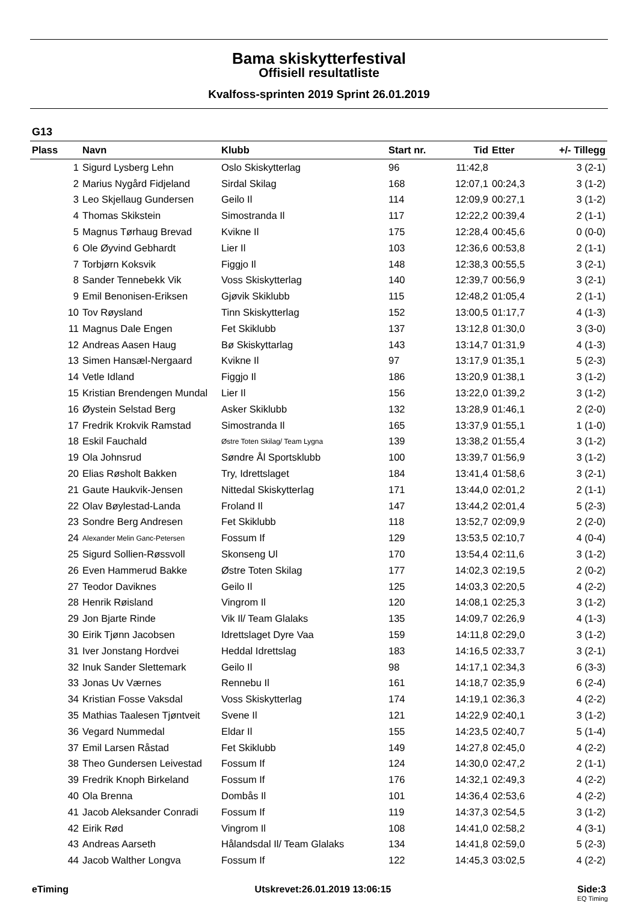Bama skiskytterfestival
Offisiell resultatliste
Kvalfoss-sprinten 2019 Sprint 26.01.2019
G13
| Plass | Navn | Klubb | Start nr. | Tid | Etter | +/- Tillegg |
| --- | --- | --- | --- | --- | --- | --- |
| 1 | Sigurd Lysberg Lehn | Oslo Skiskytterlag | 96 | 11:42,8 | | 3 (2-1) |
| 2 | Marius Nygård Fidjeland | Sirdal Skilag | 168 | 12:07,1 | 00:24,3 | 3 (1-2) |
| 3 | Leo Skjellaug Gundersen | Geilo Il | 114 | 12:09,9 | 00:27,1 | 3 (1-2) |
| 4 | Thomas Skikstein | Simostranda Il | 117 | 12:22,2 | 00:39,4 | 2 (1-1) |
| 5 | Magnus Tørhaug Brevad | Kvikne Il | 175 | 12:28,4 | 00:45,6 | 0 (0-0) |
| 6 | Ole Øyvind Gebhardt | Lier Il | 103 | 12:36,6 | 00:53,8 | 2 (1-1) |
| 7 | Torbjørn Koksvik | Figgjo Il | 148 | 12:38,3 | 00:55,5 | 3 (2-1) |
| 8 | Sander Tennebekk Vik | Voss Skiskytterlag | 140 | 12:39,7 | 00:56,9 | 3 (2-1) |
| 9 | Emil Benonisen-Eriksen | Gjøvik Skiklubb | 115 | 12:48,2 | 01:05,4 | 2 (1-1) |
| 10 | Tov Røysland | Tinn Skiskytterlag | 152 | 13:00,5 | 01:17,7 | 4 (1-3) |
| 11 | Magnus Dale Engen | Fet Skiklubb | 137 | 13:12,8 | 01:30,0 | 3 (3-0) |
| 12 | Andreas Aasen Haug | Bø Skiskyttarlag | 143 | 13:14,7 | 01:31,9 | 4 (1-3) |
| 13 | Simen Hansæl-Nergaard | Kvikne Il | 97 | 13:17,9 | 01:35,1 | 5 (2-3) |
| 14 | Vetle Idland | Figgjo Il | 186 | 13:20,9 | 01:38,1 | 3 (1-2) |
| 15 | Kristian Brendengen Mundal | Lier Il | 156 | 13:22,0 | 01:39,2 | 3 (1-2) |
| 16 | Øystein Selstad Berg | Asker Skiklubb | 132 | 13:28,9 | 01:46,1 | 2 (2-0) |
| 17 | Fredrik Krokvik Ramstad | Simostranda Il | 165 | 13:37,9 | 01:55,1 | 1 (1-0) |
| 18 | Eskil Fauchald | Østre Toten Skilag/ Team Lygna | 139 | 13:38,2 | 01:55,4 | 3 (1-2) |
| 19 | Ola Johnsrud | Søndre Ål Sportsklubb | 100 | 13:39,7 | 01:56,9 | 3 (1-2) |
| 20 | Elias Røsholt Bakken | Try, Idrettslaget | 184 | 13:41,4 | 01:58,6 | 3 (2-1) |
| 21 | Gaute Haukvik-Jensen | Nittedal Skiskytterlag | 171 | 13:44,0 | 02:01,2 | 2 (1-1) |
| 22 | Olav Bøylestad-Landa | Froland Il | 147 | 13:44,2 | 02:01,4 | 5 (2-3) |
| 23 | Sondre Berg Andresen | Fet Skiklubb | 118 | 13:52,7 | 02:09,9 | 2 (2-0) |
| 24 | Alexander Melin Ganc-Petersen | Fossum If | 129 | 13:53,5 | 02:10,7 | 4 (0-4) |
| 25 | Sigurd Sollien-Røssvoll | Skonseng Ul | 170 | 13:54,4 | 02:11,6 | 3 (1-2) |
| 26 | Even Hammerud Bakke | Østre Toten Skilag | 177 | 14:02,3 | 02:19,5 | 2 (0-2) |
| 27 | Teodor Daviknes | Geilo Il | 125 | 14:03,3 | 02:20,5 | 4 (2-2) |
| 28 | Henrik Røisland | Vingrom Il | 120 | 14:08,1 | 02:25,3 | 3 (1-2) |
| 29 | Jon Bjarte Rinde | Vik Il/ Team Glalaks | 135 | 14:09,7 | 02:26,9 | 4 (1-3) |
| 30 | Eirik Tjønn Jacobsen | Idrettslaget Dyre Vaa | 159 | 14:11,8 | 02:29,0 | 3 (1-2) |
| 31 | Iver Jonstang Hordvei | Heddal Idrettslag | 183 | 14:16,5 | 02:33,7 | 3 (2-1) |
| 32 | Inuk Sander Slettemark | Geilo Il | 98 | 14:17,1 | 02:34,3 | 6 (3-3) |
| 33 | Jonas Uv Værnes | Rennebu Il | 161 | 14:18,7 | 02:35,9 | 6 (2-4) |
| 34 | Kristian Fosse Vaksdal | Voss Skiskytterlag | 174 | 14:19,1 | 02:36,3 | 4 (2-2) |
| 35 | Mathias Taalesen Tjøntveit | Svene Il | 121 | 14:22,9 | 02:40,1 | 3 (1-2) |
| 36 | Vegard Nummedal | Eldar Il | 155 | 14:23,5 | 02:40,7 | 5 (1-4) |
| 37 | Emil Larsen Råstad | Fet Skiklubb | 149 | 14:27,8 | 02:45,0 | 4 (2-2) |
| 38 | Theo Gundersen Leivestad | Fossum If | 124 | 14:30,0 | 02:47,2 | 2 (1-1) |
| 39 | Fredrik Knoph Birkeland | Fossum If | 176 | 14:32,1 | 02:49,3 | 4 (2-2) |
| 40 | Ola Brenna | Dombås Il | 101 | 14:36,4 | 02:53,6 | 4 (2-2) |
| 41 | Jacob Aleksander Conradi | Fossum If | 119 | 14:37,3 | 02:54,5 | 3 (1-2) |
| 42 | Eirik Rød | Vingrom Il | 108 | 14:41,0 | 02:58,2 | 4 (3-1) |
| 43 | Andreas Aarseth | Hålandsdal Il/ Team Glalaks | 134 | 14:41,8 | 02:59,0 | 5 (2-3) |
| 44 | Jacob Walther Longva | Fossum If | 122 | 14:45,3 | 03:02,5 | 4 (2-2) |
eTiming Utskrevet:26.01.2019 13:06:15 Side:3
EQ Timing